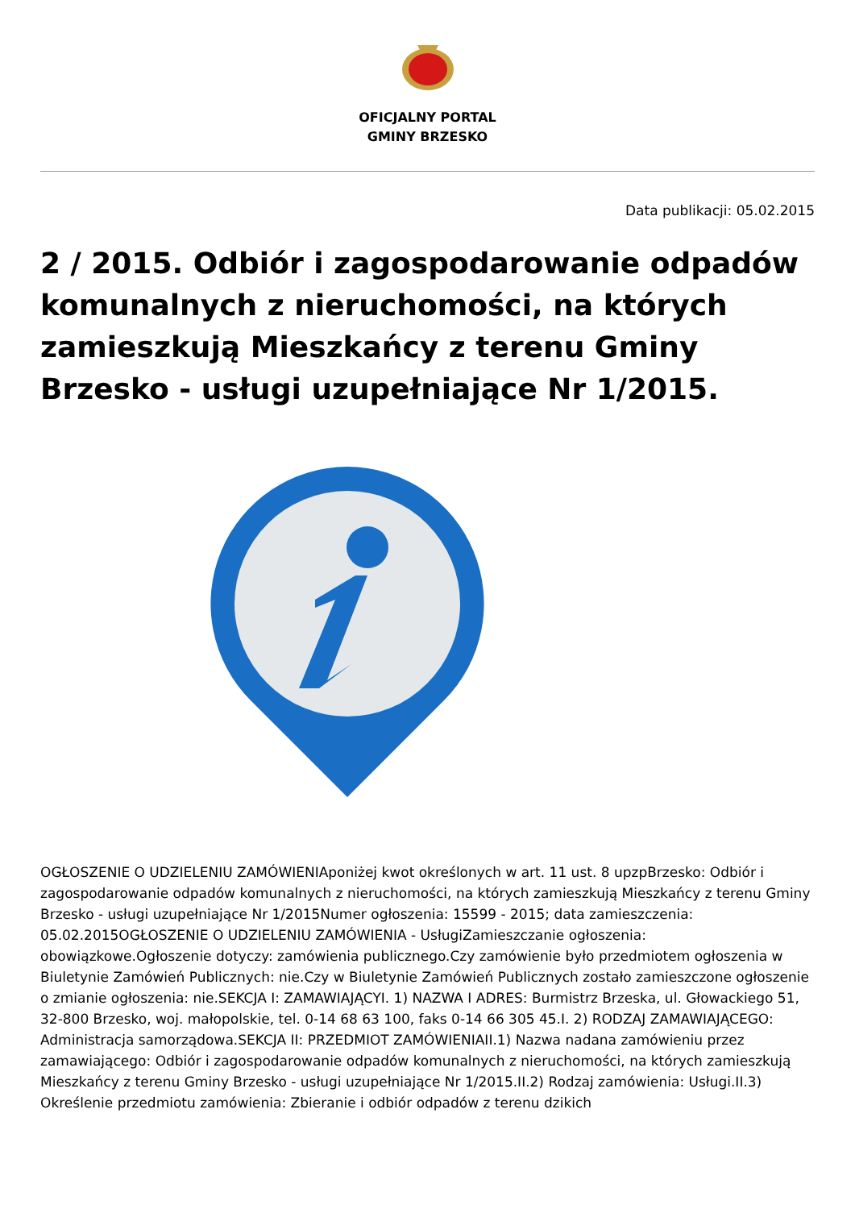OFICJALNY PORTAL
GMINY BRZESKO
Data publikacji: 05.02.2015
2 / 2015. Odbiór i zagospodarowanie odpadów komunalnych z nieruchomości, na których zamieszkują Mieszkańcy z terenu Gminy Brzesko - usługi uzupełniające Nr 1/2015.
OGŁOSZENIE O UDZIELENIU ZAMÓWIENIAponiżej kwot określonych w art. 11 ust. 8 upzpBrzesko: Odbiór i zagospodarowanie odpadów komunalnych z nieruchomości, na których zamieszkują Mieszkańcy z terenu Gminy Brzesko - usługi uzupełniające Nr 1/2015Numer ogłoszenia: 15599 - 2015; data zamieszczenia: 05.02.2015OGŁOSZENIE O UDZIELENIU ZAMÓWIENIA - UsługiZamieszczanie ogłoszenia: obowiązkowe.Ogłoszenie dotyczy: zamówienia publicznego.Czy zamówienie było przedmiotem ogłoszenia w Biuletynie Zamówień Publicznych: nie.Czy w Biuletynie Zamówień Publicznych zostało zamieszczone ogłoszenie o zmianie ogłoszenia: nie.SEKCJA I: ZAMAWIAJĄCYI. 1) NAZWA I ADRES: Burmistrz Brzeska, ul. Głowackiego 51, 32-800 Brzesko, woj. małopolskie, tel. 0-14 68 63 100, faks 0-14 66 305 45.I. 2) RODZAJ ZAMAWIAJĄCEGO: Administracja samorządowa.SEKCJA II: PRZEDMIOT ZAMÓWIENIAII.1) Nazwa nadana zamówieniu przez zamawiającego: Odbiór i zagospodarowanie odpadów komunalnych z nieruchomości, na których zamieszkują Mieszkańcy z terenu Gminy Brzesko - usługi uzupełniające Nr 1/2015.II.2) Rodzaj zamówienia: Usługi.II.3) Określenie przedmiotu zamówienia: Zbieranie i odbiór odpadów z terenu dzikich